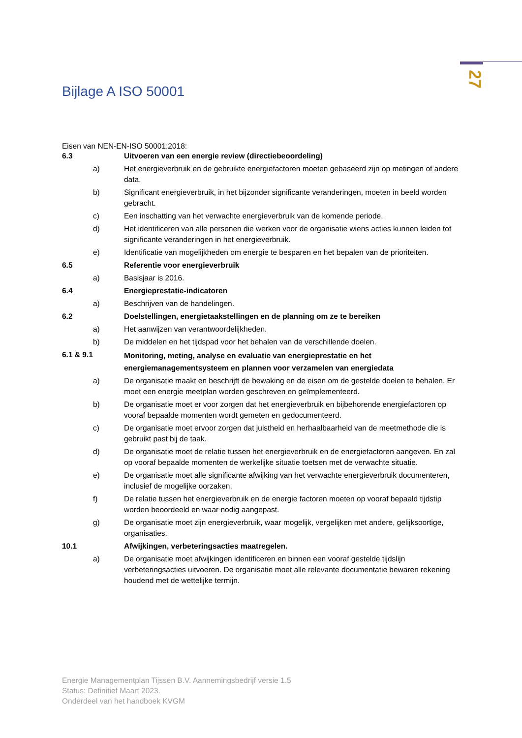27
Bijlage A ISO 50001
Eisen van NEN-EN-ISO 50001:2018:
| 6.3 | | Uitvoeren van een energie review (directiebeoordeling) |
| | a) | Het energieverbruik en de gebruikte energiefactoren moeten gebaseerd zijn op metingen of andere data. |
| | b) | Significant energieverbruik, in het bijzonder significante veranderingen, moeten in beeld worden gebracht. |
| | c) | Een inschatting van het verwachte energieverbruik van de komende periode. |
| | d) | Het identificeren van alle personen die werken voor de organisatie wiens acties kunnen leiden tot significante veranderingen in het energieverbruik. |
| | e) | Identificatie van mogelijkheden om energie te besparen en het bepalen van de prioriteiten. |
| 6.5 | | Referentie voor energieverbruik |
| | a) | Basisjaar is 2016. |
| 6.4 | | Energieprestatie-indicatoren |
| | a) | Beschrijven van de handelingen. |
| 6.2 | | Doelstellingen, energietaakstellingen en de planning om ze te bereiken |
| | a) | Het aanwijzen van verantwoordelijkheden. |
| | b) | De middelen en het tijdspad voor het behalen van de verschillende doelen. |
| 6.1 & 9.1 | | Monitoring, meting, analyse en evaluatie van energieprestatie en het energiemanagementsysteem en plannen voor verzamelen van energiedata |
| | a) | De organisatie maakt en beschrijft de bewaking en de eisen om de gestelde doelen te behalen. Er moet een energie meetplan worden geschreven en geïmplementeerd. |
| | b) | De organisatie moet er voor zorgen dat het energieverbruik en bijbehorende energiefactoren op vooraf bepaalde momenten wordt gemeten en gedocumenteerd. |
| | c) | De organisatie moet ervoor zorgen dat juistheid en herhaalbaarheid van de meetmethode die is gebruikt past bij de taak. |
| | d) | De organisatie moet de relatie tussen het energieverbruik en de energiefactoren aangeven. En zal op vooraf bepaalde momenten de werkelijke situatie toetsen met de verwachte situatie. |
| | e) | De organisatie moet alle significante afwijking van het verwachte energieverbruik documenteren, inclusief de mogelijke oorzaken. |
| | f) | De relatie tussen het energieverbruik en de energie factoren moeten op vooraf bepaald tijdstip worden beoordeeld en waar nodig aangepast. |
| | g) | De organisatie moet zijn energieverbruik, waar mogelijk, vergelijken met andere, gelijksoortige, organisaties. |
| 10.1 | | Afwijkingen, verbeteringsacties maatregelen. |
| | a) | De organisatie moet afwijkingen identificeren en binnen een vooraf gestelde tijdslijn verbeteringsacties uitvoeren. De organisatie moet alle relevante documentatie bewaren rekening houdend met de wettelijke termijn. |
Energie Managementplan Tijssen B.V. Aannemingsbedrijf versie 1.5
Status: Definitief Maart 2023.
Onderdeel van het handboek KVGM